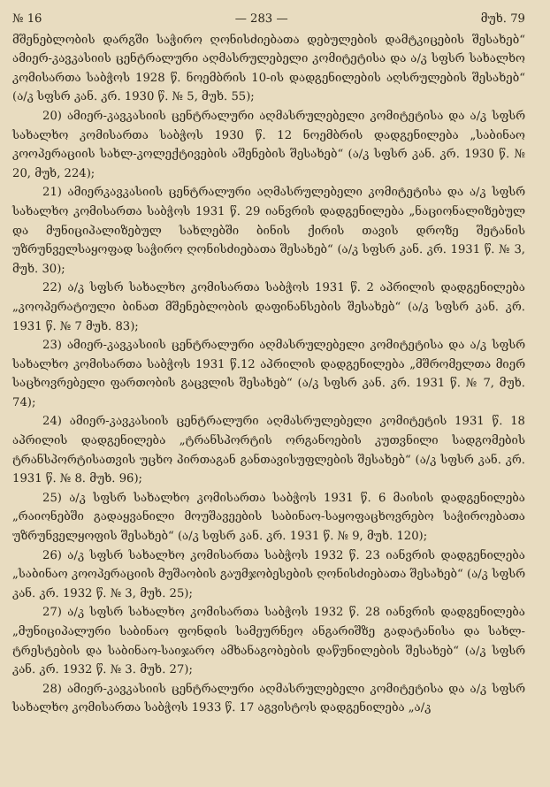№ 16 — 283 — მუხ. 79
მშენებლობის დარგში საჭირო ღონისძიებათა დებულების დამტკიცების შესახებ“ ამიერ-კავკასიის ცენტრალური აღმასრულებელი კომიტეტისა და ა/კ სფსრ სახალხო კომისართა საბჭოს 1928 წ. ნოემბრის 10-ის დადგენილების აღსრულების შესახებ“ (ა/კ სფსრ კან. კრ. 1930 წ. № 5, მუხ. 55);
20) ამიერ-კავკასიის ცენტრალური აღმასრულებელი კომიტეტისა და ა/კ სფსრ სახალხო კომისართა საბჭოს 1930 წ. 12 ნოემბრის დადგენილება „საბინაო კოოპერაციის სახლ-კოლექტივების აშენების შესახებ“ (ა/კ სფსრ კან. კრ. 1930 წ. № 20, მუხ, 224);
21) ამიერკავკასიის ცენტრალური აღმასრულებელი კომიტეტისა და ა/კ სფსრ სახალხო კომისართა საბჭოს 1931 წ. 29 იანვრის დადგენილება „ნაციონალიზებულ და მუნიციპალიზებულ სახლებში ბინის ქირის თავის დროზე შეტანის უზრუნველსაყოფად საჭირო ღონისძიებათა შესახებ“ (ა/კ სფსრ კან. კრ. 1931 წ. № 3, მუხ. 30);
22) ა/კ სფსრ სახალხო კომისართა საბჭოს 1931 წ. 2 აპრილის დადგენილება „კოოპერატიული ბინათ მშენებლობის დაფინანსების შესახებ“ (ა/კ სფსრ კან. კრ. 1931 წ. № 7 მუხ. 83);
23) ამიერ-კავკასიის ცენტრალური აღმასრულებელი კომიტეტისა და ა/კ სფსრ სახალხო კომისართა საბჭოს 1931 წ.12 აპრილის დადგენილება „მშრომელთა მიერ საცხოვრებელი ფართობის გაცვლის შესახებ“ (ა/კ სფსრ კან. კრ. 1931 წ. № 7, მუხ. 74);
24) ამიერ-კავკასიის ცენტრალური აღმასრულებელი კომიტეტის 1931 წ. 18 აპრილის დადგენილება „ტრანსპორტის ორგანოების კუთვნილი სადგომების ტრანსპორტისათვის უცხო პირთაგან განთავისუფლების შესახებ“ (ა/კ სფსრ კან. კრ. 1931 წ. № 8. მუხ. 96);
25) ა/კ სფსრ სახალხო კომისართა საბჭოს 1931 წ. 6 მაისის დადგენილება „რაიონებში გადაყვანილი მოუშავეების საბინაო-საყოფაცხოვრებო საჭიროებათა უზრუნველყოფის შესახებ“ (ა/კ სფსრ კან. კრ. 1931 წ. № 9, მუხ. 120);
26) ა/კ სფსრ სახალხო კომისართა საბჭოს 1932 წ. 23 იანვრის დადგენილება „საბინაო კოოპერაციის მუშაობის გაუმჯობესების ღონისძიებათა შესახებ“ (ა/კ სფსრ კან. კრ. 1932 წ. № 3, მუხ. 25);
27) ა/კ სფსრ სახალხო კომისართა საბჭოს 1932 წ. 28 იანვრის დადგენილება „მუნიციპალური საბინაო ფონდის სამეურნეო ანგარიშზე გადატანისა და სახლ-ტრესტების და საბინაო-საიჯარო ამხანაგობების დაწუნილების შესახებ“ (ა/კ სფსრ კან. კრ. 1932 წ. № 3. მუხ. 27);
28) ამიერ-კავკასიის ცენტრალური აღმასრულებელი კომიტეტისა და ა/კ სფსრ სახალხო კომისართა საბჭოს 1933 წ. 17 აგვისტოს დადგენილება „ა/კ